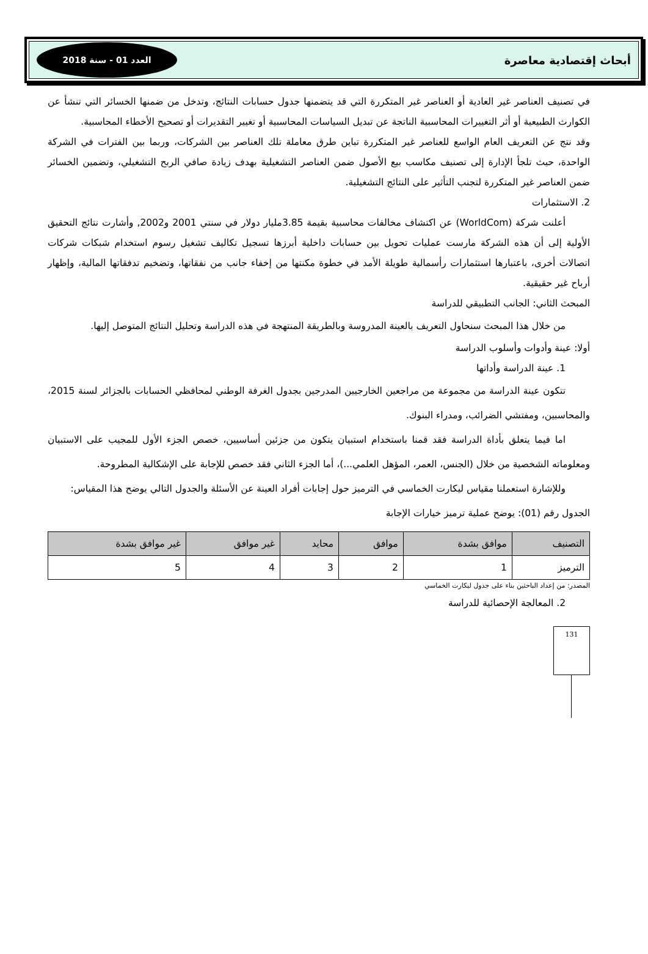أبحاث إقتصادية معاصرة العدد 01 - سنة 2018
في تصنيف العناصر غير العادية أو العناصر غير المتكررة التي قد يتضمنها جدول حسابات النتائج، وتدخل من ضمنها الخسائر التي تنشأ عن الكوارث الطبيعية أو أثر التغييرات المحاسبية الناتجة عن تبديل السياسات المحاسبية أو تغيير التقديرات أو تصحيح الأخطاء المحاسبية.
وقد نتج عن التعريف العام الواسع للعناصر غير المتكررة تباين طرق معاملة تلك العناصر بين الشركات، وربما بين الفترات في الشركة الواحدة، حيث تلجأ الإدارة إلى تصنيف مكاسب بيع الأصول ضمن العناصر التشغيلية بهدف زيادة صافي الربح التشغيلي، وتضمين الخسائر ضمن العناصر غير المتكررة لتجنب التأثير على النتائج التشغيلية.
2. الاستثمارات
أعلنت شركة (WorldCom) عن اكتشاف مخالفات محاسبية بقيمة 3.85مليار دولار في سنتي 2001 و2002, وأشارت نتائج التحقيق الأولية إلى أن هذه الشركة مارست عمليات تحويل بين حسابات داخلية أبرزها تسجيل تكاليف تشغيل رسوم استخدام شبكات شركات اتصالات أخرى، باعتبارها استثمارات رأسمالية طويلة الأمد في خطوة مكنتها من إخفاء جانب من نفقاتها، وتضخيم تدفقاتها المالية، وإظهار أرباح غير حقيقية.
المبحث الثاني: الجانب التطبيقي للدراسة
من خلال هذا المبحث سنحاول التعريف بالعينة المدروسة وبالطريقة المنتهجة في هذه الدراسة وتحليل النتائج المتوصل إليها.
أولا: عينة وأدوات وأسلوب الدراسة
1. عينة الدراسة وأداتها
تتكون عينة الدراسة من مجموعة من مراجعين الخارجيين المدرجين بجدول الغرفة الوطني لمحافظي الحسابات بالجزائر لسنة 2015، والمحاسبين، ومفتشي الضرائب، ومدراء البنوك.
اما فيما يتعلق بأداة الدراسة فقد قمنا باستخدام استبيان يتكون من جزئين أساسيين، خصص الجزء الأول للمجيب على الاستبيان ومعلوماته الشخصية من خلال (الجنس، العمر، المؤهل العلمي...)، أما الجزء الثاني فقد خصص للإجابة على الإشكالية المطروحة.
وللإشارة استعملنا مقياس ليكارت الخماسي في الترميز حول إجابات أفراد العينة عن الأسئلة والجدول التالي يوضح هذا المقياس:
الجدول رقم (01): يوضح عملية ترميز خيارات الإجابة
| التصنيف | موافق بشدة | موافق | محايد | غير موافق | غير موافق بشدة |
| --- | --- | --- | --- | --- | --- |
| الترميز | 1 | 2 | 3 | 4 | 5 |
المصدر: من إعداد الباحثين بناء على جدول ليكارت الخماسي
2. المعالجة الإحصائية للدراسة
131